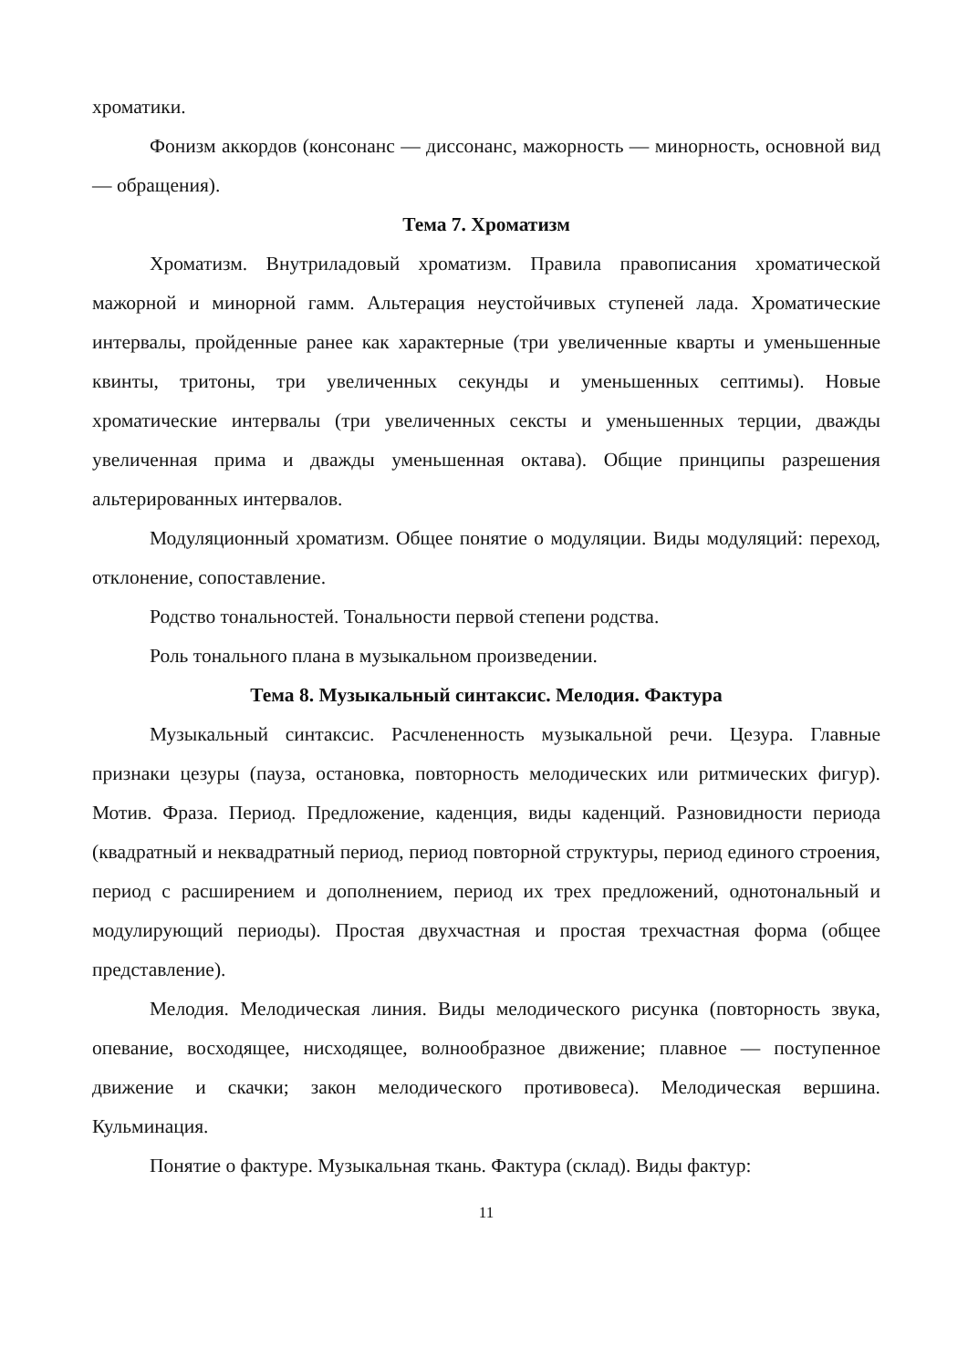хроматики.
Фонизм аккордов (консонанс — диссонанс, мажорность — минорность, основной вид — обращения).
Тема 7. Хроматизм
Хроматизм. Внутриладовый хроматизм. Правила правописания хроматической мажорной и минорной гамм. Альтерация неустойчивых ступеней лада. Хроматические интервалы, пройденные ранее как характерные (три увеличенные кварты и уменьшенные квинты, тритоны, три увеличенных секунды и уменьшенных септимы). Новые хроматические интервалы (три увеличенных сексты и уменьшенных терции, дважды увеличенная прима и дважды уменьшенная октава). Общие принципы разрешения альтерированных интервалов.
Модуляционный хроматизм. Общее понятие о модуляции. Виды модуляций: переход, отклонение, сопоставление.
Родство тональностей. Тональности первой степени родства.
Роль тонального плана в музыкальном произведении.
Тема 8. Музыкальный синтаксис. Мелодия. Фактура
Музыкальный синтаксис. Расчлененность музыкальной речи. Цезура. Главные признаки цезуры (пауза, остановка, повторность мелодических или ритмических фигур). Мотив. Фраза. Период. Предложение, каденция, виды каденций. Разновидности периода (квадратный и неквадратный период, период повторной структуры, период единого строения, период с расширением и дополнением, период их трех предложений, однотональный и модулирующий периоды). Простая двухчастная и простая трехчастная форма (общее представление).
Мелодия. Мелодическая линия. Виды мелодического рисунка (повторность звука, опевание, восходящее, нисходящее, волнообразное движение; плавное — поступенное движение и скачки; закон мелодического противовеса). Мелодическая вершина. Кульминация.
Понятие о фактуре. Музыкальная ткань. Фактура (склад). Виды фактур:
11